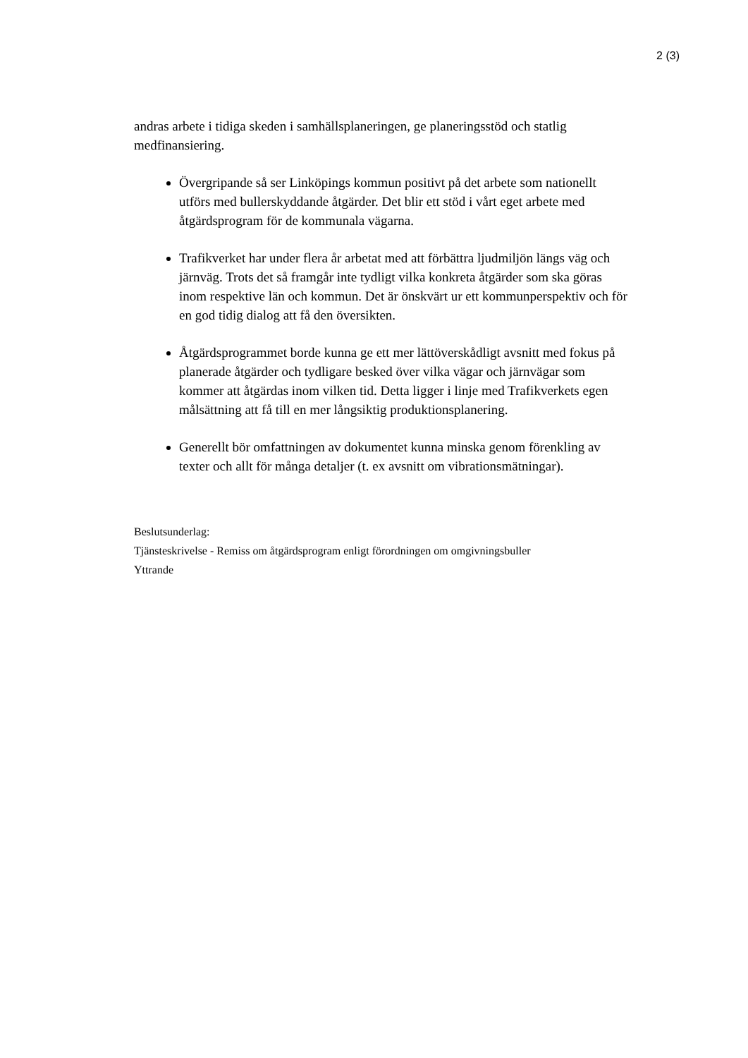2 (3)
andras arbete i tidiga skeden i samhällsplaneringen, ge planeringsstöd och statlig medfinansiering.
Övergripande så ser Linköpings kommun positivt på det arbete som nationellt utförs med bullerskyddande åtgärder. Det blir ett stöd i vårt eget arbete med åtgärdsprogram för de kommunala vägarna.
Trafikverket har under flera år arbetat med att förbättra ljudmiljön längs väg och järnväg. Trots det så framgår inte tydligt vilka konkreta åtgärder som ska göras inom respektive län och kommun. Det är önskvärt ur ett kommunperspektiv och för en god tidig dialog att få den översikten.
Åtgärdsprogrammet borde kunna ge ett mer lättöverskådligt avsnitt med fokus på planerade åtgärder och tydligare besked över vilka vägar och järnvägar som kommer att åtgärdas inom vilken tid. Detta ligger i linje med Trafikverkets egen målsättning att få till en mer långsiktig produktionsplanering.
Generellt bör omfattningen av dokumentet kunna minska genom förenkling av texter och allt för många detaljer (t. ex avsnitt om vibrationsmätningar).
Beslutsunderlag:
Tjänsteskrivelse - Remiss om åtgärdsprogram enligt förordningen om omgivningsbuller
Yttrande